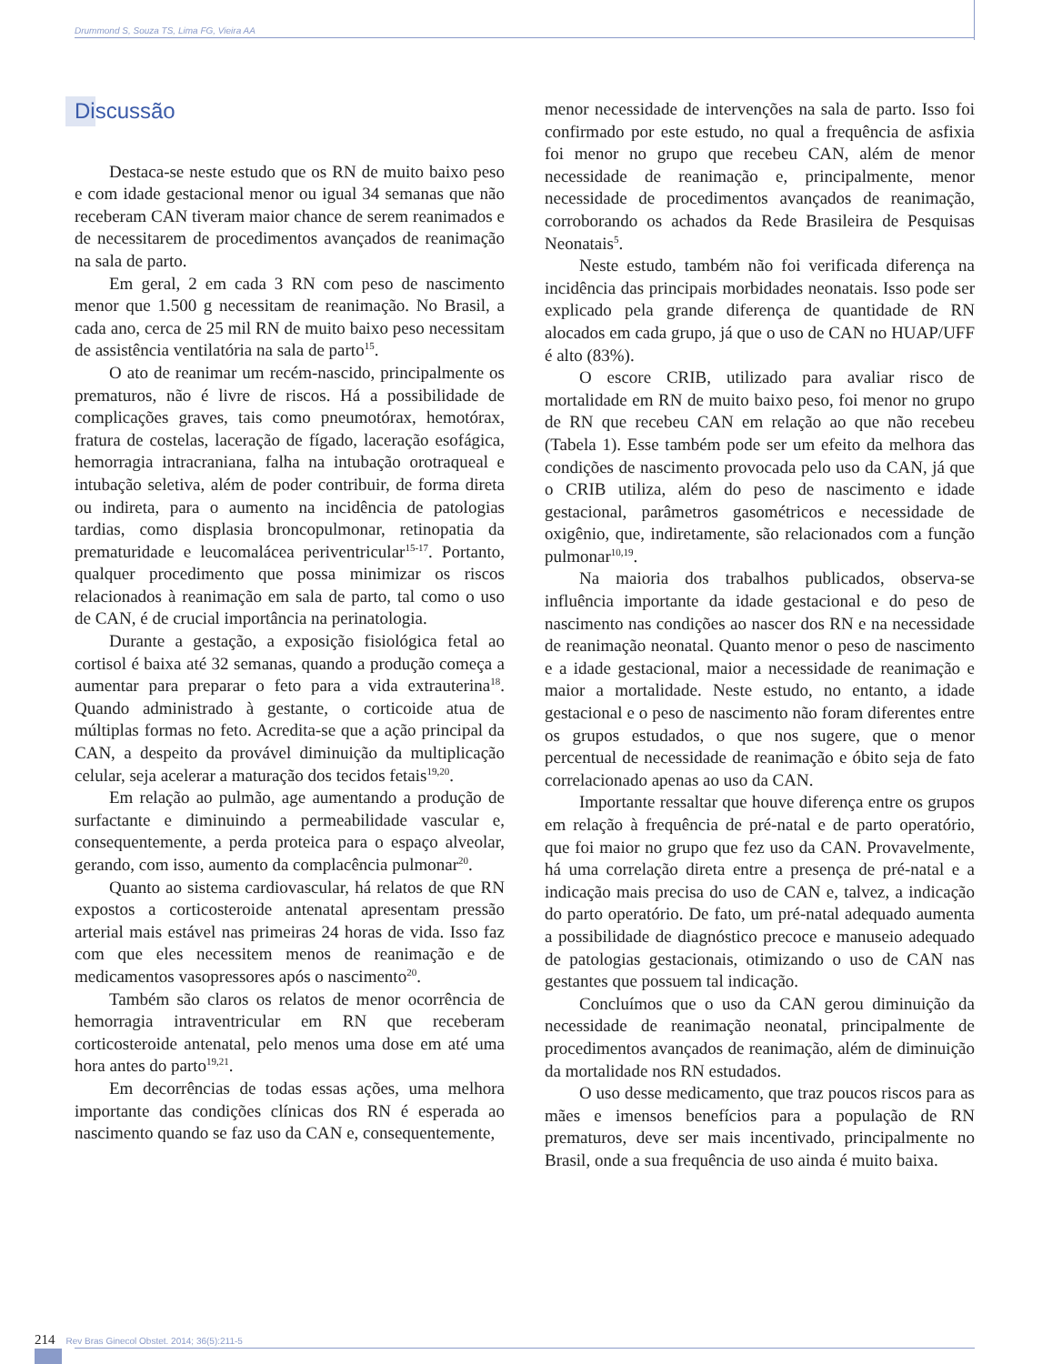Drummond S, Souza TS, Lima FG, Vieira AA
Discussão
Destaca-se neste estudo que os RN de muito baixo peso e com idade gestacional menor ou igual 34 semanas que não receberam CAN tiveram maior chance de serem reanimados e de necessitarem de procedimentos avançados de reanimação na sala de parto.
Em geral, 2 em cada 3 RN com peso de nascimento menor que 1.500 g necessitam de reanimação. No Brasil, a cada ano, cerca de 25 mil RN de muito baixo peso necessitam de assistência ventilatória na sala de parto<sup>15</sup>.
O ato de reanimar um recém-nascido, principalmente os prematuros, não é livre de riscos. Há a possibilidade de complicações graves, tais como pneumotórax, hemotórax, fratura de costelas, laceração de fígado, laceração esofágica, hemorragia intracraniana, falha na intubação orotraqueal e intubação seletiva, além de poder contribuir, de forma direta ou indireta, para o aumento na incidência de patologias tardias, como displasia broncopulmonar, retinopatia da prematuridade e leucomalácea periventricular<sup>15-17</sup>. Portanto, qualquer procedimento que possa minimizar os riscos relacionados à reanimação em sala de parto, tal como o uso de CAN, é de crucial importância na perinatologia.
Durante a gestação, a exposição fisiológica fetal ao cortisol é baixa até 32 semanas, quando a produção começa a aumentar para preparar o feto para a vida extrauterina<sup>18</sup>. Quando administrado à gestante, o corticoide atua de múltiplas formas no feto. Acredita-se que a ação principal da CAN, a despeito da provável diminuição da multiplicação celular, seja acelerar a maturação dos tecidos fetais<sup>19,20</sup>.
Em relação ao pulmão, age aumentando a produção de surfactante e diminuindo a permeabilidade vascular e, consequentemente, a perda proteica para o espaço alveolar, gerando, com isso, aumento da complacência pulmonar<sup>20</sup>.
Quanto ao sistema cardiovascular, há relatos de que RN expostos a corticosteroide antenatal apresentam pressão arterial mais estável nas primeiras 24 horas de vida. Isso faz com que eles necessitem menos de reanimação e de medicamentos vasopressores após o nascimento<sup>20</sup>.
Também são claros os relatos de menor ocorrência de hemorragia intraventricular em RN que receberam corticosteroide antenatal, pelo menos uma dose em até uma hora antes do parto<sup>19,21</sup>.
Em decorrências de todas essas ações, uma melhora importante das condições clínicas dos RN é esperada ao nascimento quando se faz uso da CAN e, consequentemente,
menor necessidade de intervenções na sala de parto. Isso foi confirmado por este estudo, no qual a frequência de asfixia foi menor no grupo que recebeu CAN, além de menor necessidade de reanimação e, principalmente, menor necessidade de procedimentos avançados de reanimação, corroborando os achados da Rede Brasileira de Pesquisas Neonatais<sup>5</sup>.
Neste estudo, também não foi verificada diferença na incidência das principais morbidades neonatais. Isso pode ser explicado pela grande diferença de quantidade de RN alocados em cada grupo, já que o uso de CAN no HUAP/UFF é alto (83%).
O escore CRIB, utilizado para avaliar risco de mortalidade em RN de muito baixo peso, foi menor no grupo de RN que recebeu CAN em relação ao que não recebeu (Tabela 1). Esse também pode ser um efeito da melhora das condições de nascimento provocada pelo uso da CAN, já que o CRIB utiliza, além do peso de nascimento e idade gestacional, parâmetros gasométricos e necessidade de oxigênio, que, indiretamente, são relacionados com a função pulmonar<sup>10,19</sup>.
Na maioria dos trabalhos publicados, observa-se influência importante da idade gestacional e do peso de nascimento nas condições ao nascer dos RN e na necessidade de reanimação neonatal. Quanto menor o peso de nascimento e a idade gestacional, maior a necessidade de reanimação e maior a mortalidade. Neste estudo, no entanto, a idade gestacional e o peso de nascimento não foram diferentes entre os grupos estudados, o que nos sugere, que o menor percentual de necessidade de reanimação e óbito seja de fato correlacionado apenas ao uso da CAN.
Importante ressaltar que houve diferença entre os grupos em relação à frequência de pré-natal e de parto operatório, que foi maior no grupo que fez uso da CAN. Provavelmente, há uma correlação direta entre a presença de pré-natal e a indicação mais precisa do uso de CAN e, talvez, a indicação do parto operatório. De fato, um pré-natal adequado aumenta a possibilidade de diagnóstico precoce e manuseio adequado de patologias gestacionais, otimizando o uso de CAN nas gestantes que possuem tal indicação.
Concluímos que o uso da CAN gerou diminuição da necessidade de reanimação neonatal, principalmente de procedimentos avançados de reanimação, além de diminuição da mortalidade nos RN estudados.
O uso desse medicamento, que traz poucos riscos para as mães e imensos benefícios para a população de RN prematuros, deve ser mais incentivado, principalmente no Brasil, onde a sua frequência de uso ainda é muito baixa.
214 Rev Bras Ginecol Obstet. 2014; 36(5):211-5